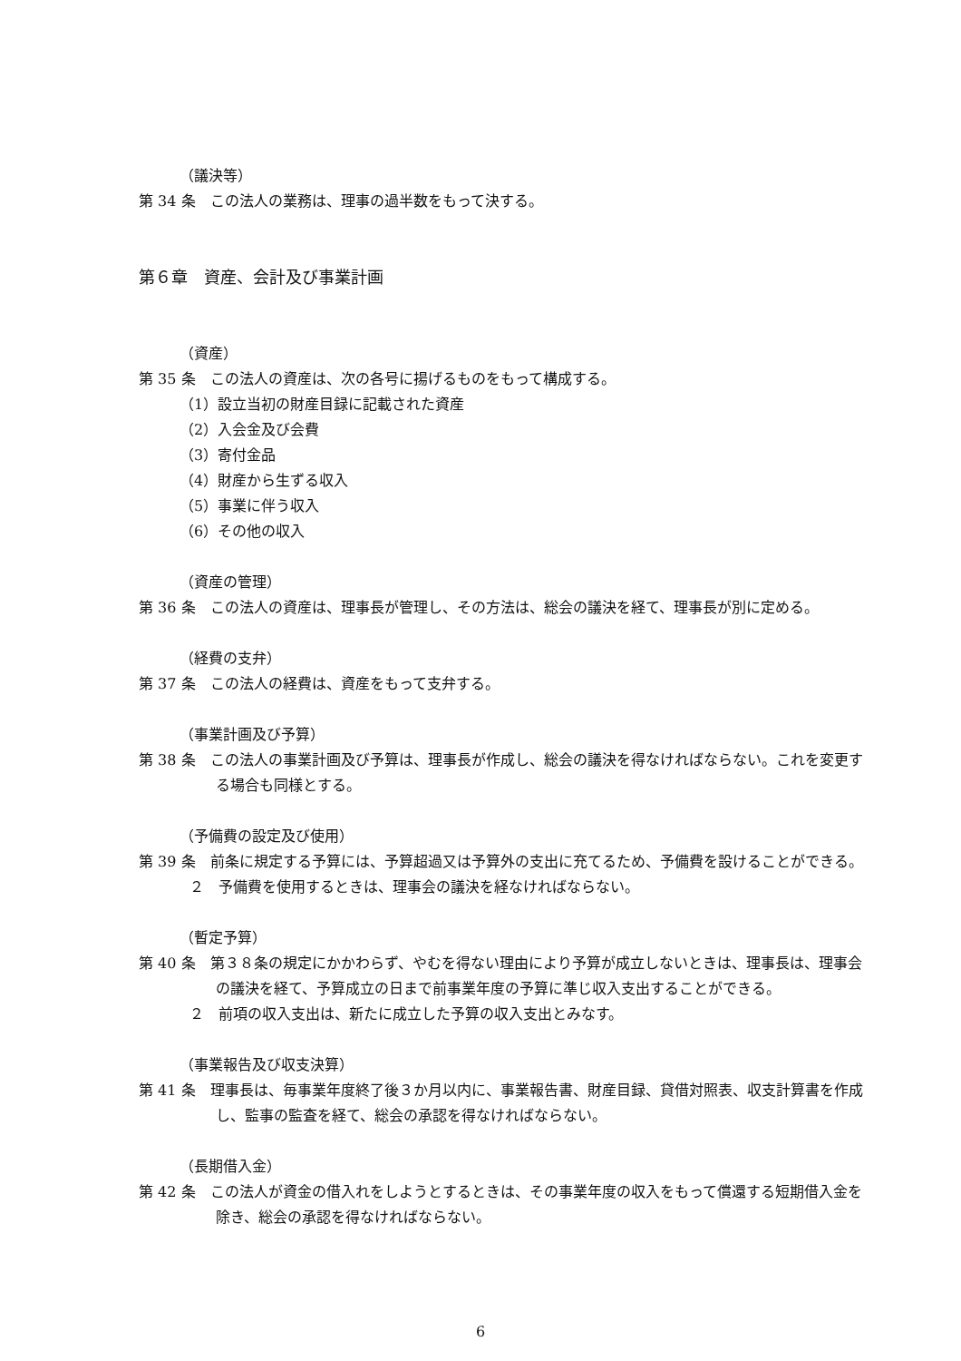（議決等）
第 34 条　この法人の業務は、理事の過半数をもって決する。
第６章　資産、会計及び事業計画
（資産）
第 35 条　この法人の資産は、次の各号に揚げるものをもって構成する。
（1）設立当初の財産目録に記載された資産
（2）入会金及び会費
（3）寄付金品
（4）財産から生ずる収入
（5）事業に伴う収入
（6）その他の収入
（資産の管理）
第 36 条　この法人の資産は、理事長が管理し、その方法は、総会の議決を経て、理事長が別に定める。
（経費の支弁）
第 37 条　この法人の経費は、資産をもって支弁する。
（事業計画及び予算）
第 38 条　この法人の事業計画及び予算は、理事長が作成し、総会の議決を得なければならない。これを変更する場合も同様とする。
（予備費の設定及び使用）
第 39 条　前条に規定する予算には、予算超過又は予算外の支出に充てるため、予備費を設けることができる。
２　予備費を使用するときは、理事会の議決を経なければならない。
（暫定予算）
第 40 条　第３８条の規定にかかわらず、やむを得ない理由により予算が成立しないときは、理事長は、理事会の議決を経て、予算成立の日まで前事業年度の予算に準じ収入支出することができる。
２　前項の収入支出は、新たに成立した予算の収入支出とみなす。
（事業報告及び収支決算）
第 41 条　理事長は、毎事業年度終了後３か月以内に、事業報告書、財産目録、貸借対照表、収支計算書を作成し、監事の監査を経て、総会の承認を得なければならない。
（長期借入金）
第 42 条　この法人が資金の借入れをしようとするときは、その事業年度の収入をもって償還する短期借入金を除き、総会の承認を得なければならない。
6